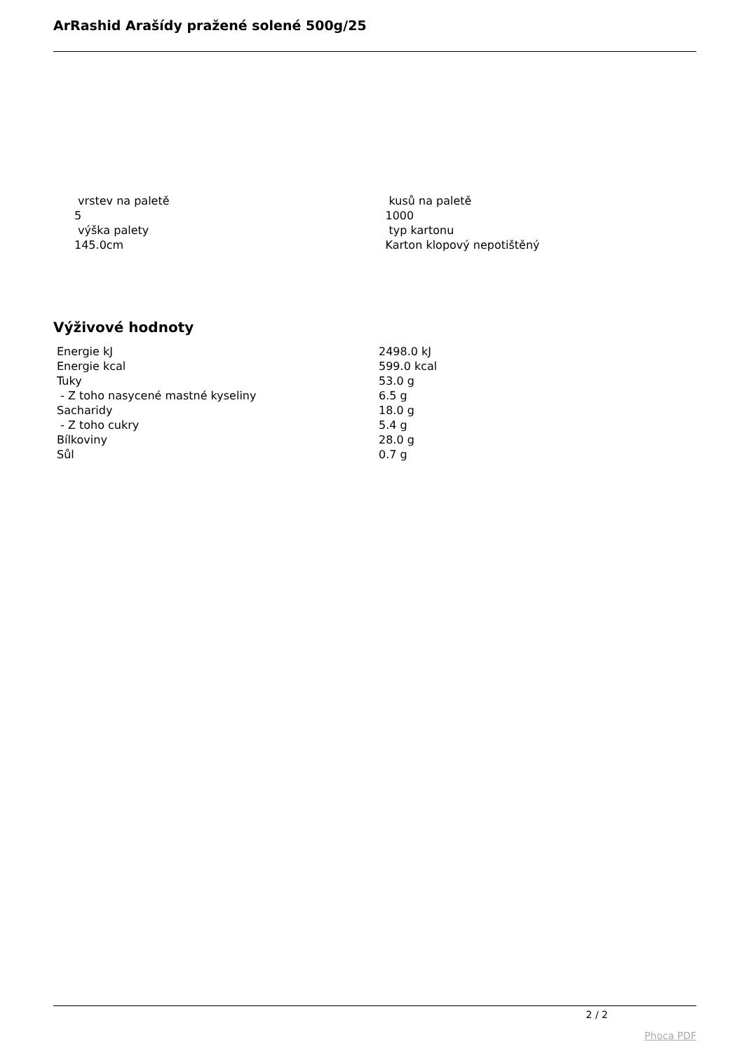ArRashid Arašídy pražené solené 500g/25
vrstev na paletě
5
výška palety
145.0cm
kusů na paletě
1000
typ kartonu
Karton klopový nepotištěný
Výživové hodnoty
| Energie kJ | 2498.0 kJ |
| Energie kcal | 599.0 kcal |
| Tuky | 53.0 g |
| - Z toho nasycené mastné kyseliny | 6.5 g |
| Sacharidy | 18.0 g |
| - Z toho cukry | 5.4 g |
| Bílkoviny | 28.0 g |
| Sůl | 0.7 g |
2 / 2
Phoca PDF